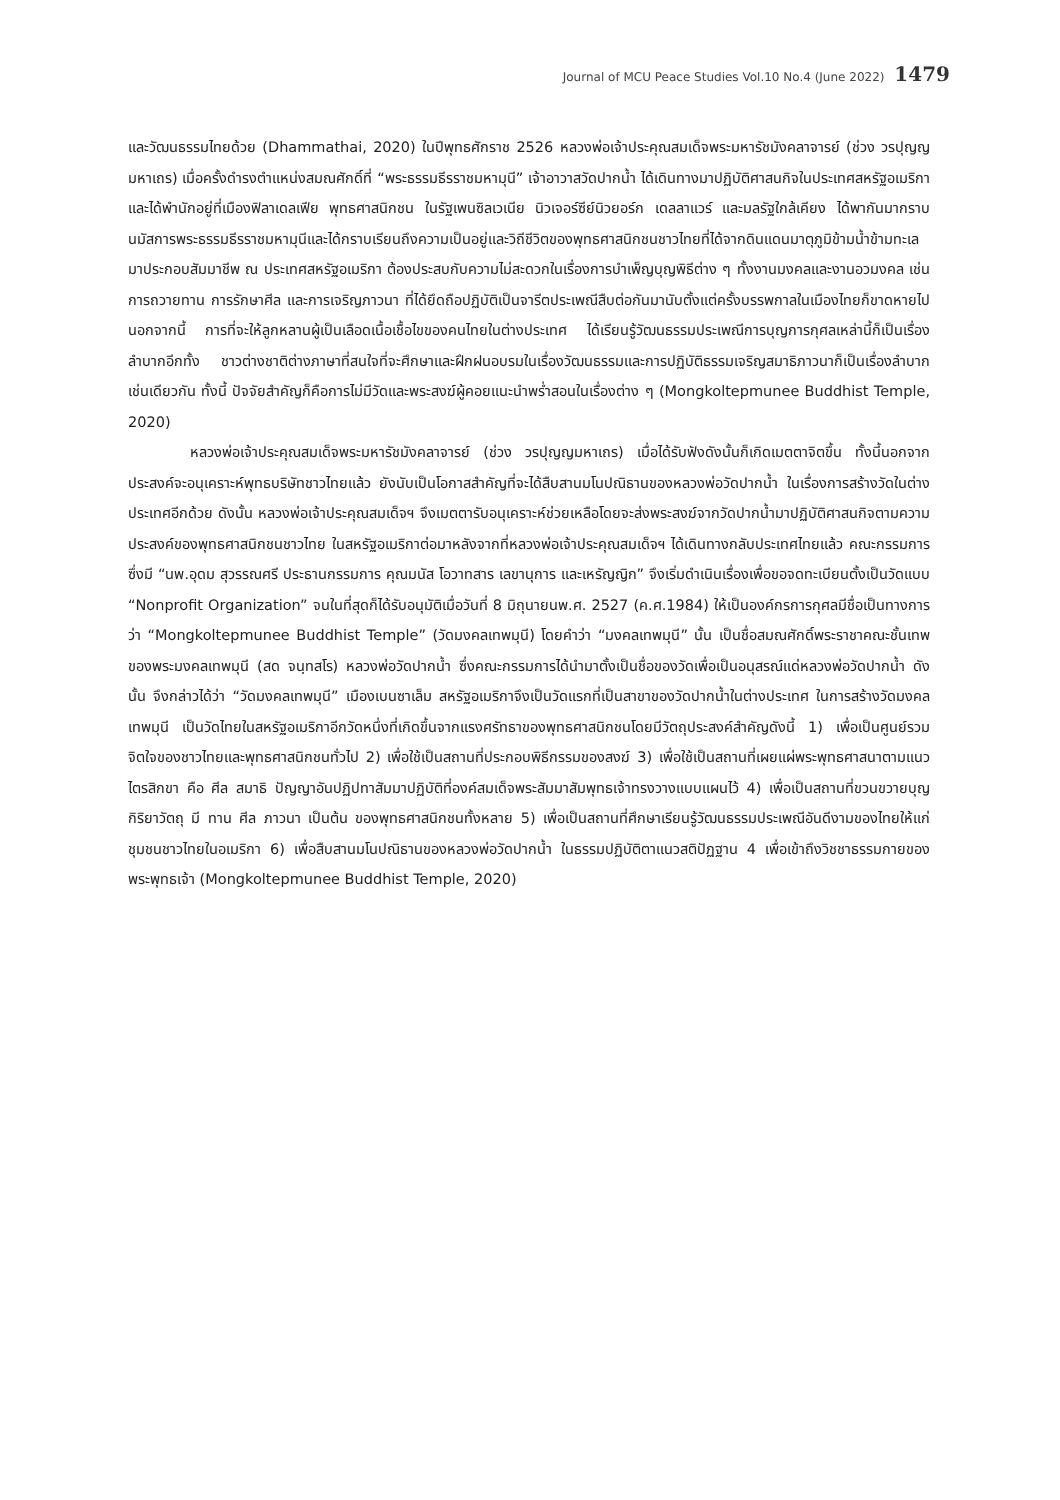Journal of MCU Peace Studies Vol.10 No.4 (June 2022) 1479
และวัฒนธรรมไทยด้วย (Dhammathai, 2020) ในปีพุทธศักราช 2526 หลวงพ่อเจ้าประคุณสมเด็จพระมหารัชมังคลาจารย์ (ช่วง วรปุญญมหาเถร) เมื่อครั้งดำรงตำแหน่งสมณศักดิ์ที่ “พระธรรมธีรราชมหามุนี” เจ้าอาวาสวัดปากน้ำ ได้เดินทางมาปฏิบัติศาสนกิจในประเทศสหรัฐอเมริกาและได้พำนักอยู่ที่เมืองฟิลาเดลเฟีย พุทธศาสนิกชน ในรัฐเพนซิลเวเนีย นิวเจอร์ซีย์นิวยอร์ก เดลลาแวร์ และมลรัฐใกล้เคียง ได้พากันมากราบนมัสการพระธรรมธีรราชมหามุนีและได้กราบเรียนถึงความเป็นอยู่และวิถีชีวิตของพุทธศาสนิกชนชาวไทยที่ได้จากดินแดนมาตุภูมิข้ามน้ำข้ามทะเลมาประกอบสัมมาชีพ ณ ประเทศสหรัฐอเมริกา ต้องประสบกับความไม่สะดวกในเรื่องการบำเพ็ญบุญพิธีต่าง ๆ ทั้งงานมงคลและงานอวมงคล เช่น การถวายทาน การรักษาศีล และการเจริญภาวนา ที่ได้ยึดถือปฏิบัติเป็นจารีตประเพณีสืบต่อกันมานับตั้งแต่ครั้งบรรพกาลในเมืองไทยก็ขาดหายไป นอกจากนี้ การที่จะให้ลูกหลานผู้เป็นเลือดเนื้อเชื้อไขของคนไทยในต่างประเทศ ได้เรียนรู้วัฒนธรรมประเพณีการบุญการกุศลเหล่านี้ก็เป็นเรื่องลำบากอีกทั้ง ชาวต่างชาติต่างภาษาที่สนใจที่จะศึกษาและฝึกฝนอบรมในเรื่องวัฒนธรรมและการปฏิบัติธรรมเจริญสมาธิภาวนาก็เป็นเรื่องลำบากเช่นเดียวกัน ทั้งนี้ ปัจจัยสำคัญก็คือการไม่มีวัดและพระสงฆ์ผู้คอยแนะนำพร่ำสอนในเรื่องต่าง ๆ (Mongkoltepmunee Buddhist Temple, 2020)
หลวงพ่อเจ้าประคุณสมเด็จพระมหารัชมังคลาจารย์ (ช่วง วรปุญญมหาเถร) เมื่อได้รับฟังดังนั้นก็เกิดเมตตาจิตขึ้น ทั้งนี้นอกจากประสงค์จะอนุเคราะห์พุทธบริษัทชาวไทยแล้ว ยังนับเป็นโอกาสสำคัญที่จะได้สืบสานมโนปณิธานของหลวงพ่อวัดปากน้ำ ในเรื่องการสร้างวัดในต่างประเทศอีกด้วย ดังนั้น หลวงพ่อเจ้าประคุณสมเด็จฯ จึงเมตตารับอนุเคราะห์ช่วยเหลือโดยจะส่งพระสงฆ์จากวัดปากน้ำมาปฏิบัติศาสนกิจตามความประสงค์ของพุทธศาสนิกชนชาวไทย ในสหรัฐอเมริกาต่อมาหลังจากที่หลวงพ่อเจ้าประคุณสมเด็จฯ ได้เดินทางกลับประเทศไทยแล้ว คณะกรรมการซึ่งมี “นพ.อุดม สุวรรณศรี ประธานกรรมการ คุณมนัส โอวาทสาร เลขานุการ และเหรัญญิก” จึงเริ่มดำเนินเรื่องเพื่อขอจดทะเบียนตั้งเป็นวัดแบบ “Nonprofit Organization” จนในที่สุดก็ได้รับอนุมัติเมื่อวันที่ 8 มิถุนายนพ.ศ. 2527 (ค.ศ.1984) ให้เป็นองค์กรการกุศลมีชื่อเป็นทางการว่า “Mongkoltepmunee Buddhist Temple” (วัดมงคลเทพมุนี) โดยคำว่า “มงคลเทพมุนี” นั้น เป็นชื่อสมณศักดิ์พระราชาคณะชั้นเทพของพระมงคลเทพมุนี (สด จนฺทสโร) หลวงพ่อวัดปากน้ำ ซึ่งคณะกรรมการได้นำมาตั้งเป็นชื่อของวัดเพื่อเป็นอนุสรณ์แด่หลวงพ่อวัดปากน้ำ ดังนั้น จึงกล่าวได้ว่า “วัดมงคลเทพมุนี” เมืองเบนซาเล็ม สหรัฐอเมริกาจึงเป็นวัดแรกที่เป็นสาขาของวัดปากน้ำในต่างประเทศ ในการสร้างวัดมงคลเทพมุนี เป็นวัดไทยในสหรัฐอเมริกาอีกวัดหนึ่งที่เกิดขึ้นจากแรงศรัทธาของพุทธศาสนิกชนโดยมีวัตถุประสงค์สำคัญดังนี้ 1) เพื่อเป็นศูนย์รวมจิตใจของชาวไทยและพุทธศาสนิกชนทั่วไป 2) เพื่อใช้เป็นสถานที่ประกอบพิธีกรรมของสงฆ์ 3) เพื่อใช้เป็นสถานที่เผยแผ่พระพุทธศาสนาตามแนวไตรสิกขา คือ ศีล สมาธิ ปัญญาอันปฏิปทาสัมมาปฏิบัติที่องค์สมเด็จพระสัมมาสัมพุทธเจ้าทรงวางแบบแผนไว้ 4) เพื่อเป็นสถานที่ขวนขวายบุญกิริยาวัตถุ มี ทาน ศีล ภาวนา เป็นต้น ของพุทธศาสนิกชนทั้งหลาย 5) เพื่อเป็นสถานที่ศึกษาเรียนรู้วัฒนธรรมประเพณีอันดีงามของไทยให้แก่ชุมชนชาวไทยในอเมริกา 6) เพื่อสืบสานมโนปณิธานของหลวงพ่อวัดปากน้ำ ในธรรมปฏิบัติตาแนวสติปัฏฐาน 4 เพื่อเข้าถึงวิชชาธรรมกายของพระพุทธเจ้า (Mongkoltepmunee Buddhist Temple, 2020)